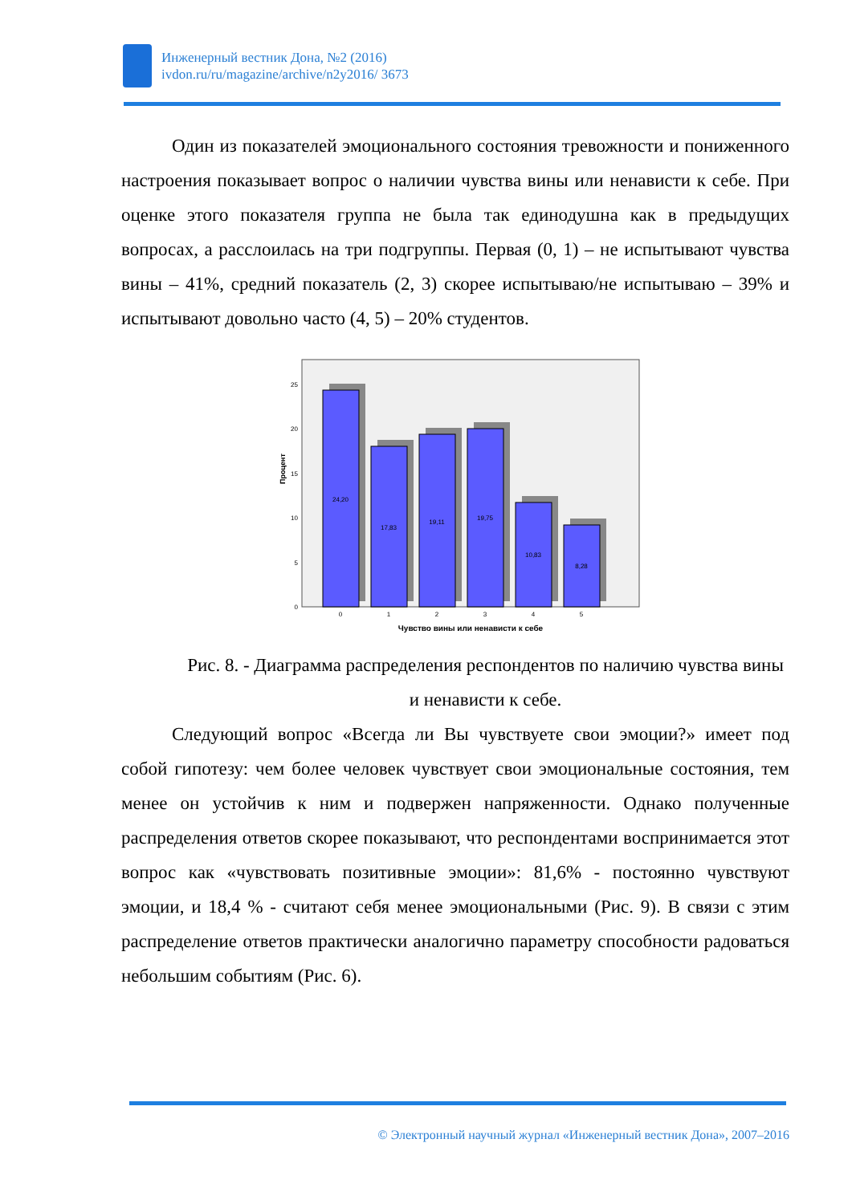Инженерный вестник Дона, №2 (2016)
ivdon.ru/ru/magazine/archive/n2y2016/ 3673
Один из показателей эмоционального состояния тревожности и пониженного настроения показывает вопрос о наличии чувства вины или ненависти к себе. При оценке этого показателя группа не была так единодушна как в предыдущих вопросах, а расслоилась на три подгруппы. Первая (0, 1) – не испытывают чувства вины – 41%, средний показатель (2, 3) скорее испытываю/не испытываю – 39% и испытывают довольно часто (4, 5) – 20% студентов.
Процент
0
5
10
15
20
25
24,20
17,83
19,11
19,75
10,83
8,28
0
1
2
3
4
5
Чувство вины или ненависти к себе
Рис. 8. - Диаграмма распределения респондентов по наличию чувства вины и ненависти к себе.
Следующий вопрос «Всегда ли Вы чувствуете свои эмоции?» имеет под собой гипотезу: чем более человек чувствует свои эмоциональные состояния, тем менее он устойчив к ним и подвержен напряженности. Однако полученные распределения ответов скорее показывают, что респондентами воспринимается этот вопрос как «чувствовать позитивные эмоции»: 81,6% - постоянно чувствуют эмоции, и 18,4 % - считают себя менее эмоциональными (Рис. 9). В связи с этим распределение ответов практически аналогично параметру способности радоваться небольшим событиям (Рис. 6).
© Электронный научный журнал «Инженерный вестник Дона», 2007–2016